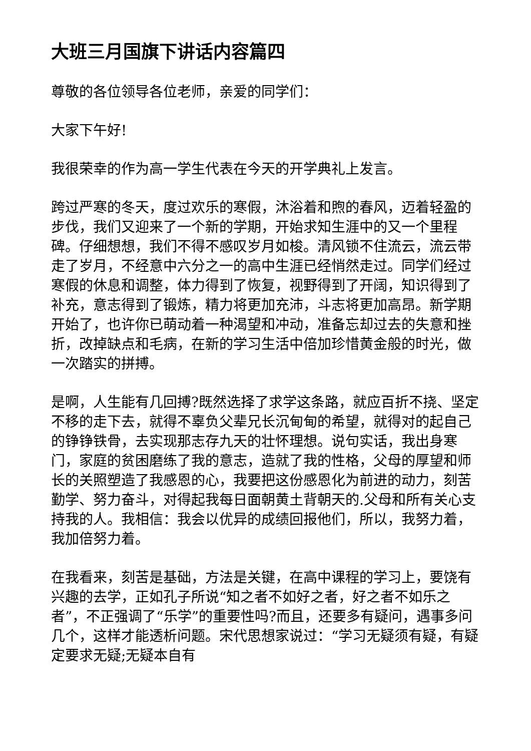大班三月国旗下讲话内容篇四
尊敬的各位领导各位老师，亲爱的同学们：
大家下午好!
我很荣幸的作为高一学生代表在今天的开学典礼上发言。
跨过严寒的冬天，度过欢乐的寒假，沐浴着和煦的春风，迈着轻盈的步伐，我们又迎来了一个新的学期，开始求知生涯中的又一个里程碑。仔细想想，我们不得不感叹岁月如梭。清风锁不住流云，流云带走了岁月，不经意中六分之一的高中生涯已经悄然走过。同学们经过寒假的休息和调整，体力得到了恢复，视野得到了开阔，知识得到了补充，意志得到了锻炼，精力将更加充沛，斗志将更加高昂。新学期开始了，也许你已萌动着一种渴望和冲动，准备忘却过去的失意和挫折，改掉缺点和毛病，在新的学习生活中倍加珍惜黄金般的时光，做一次踏实的拼搏。
是啊，人生能有几回搏?既然选择了求学这条路，就应百折不挠、坚定不移的走下去，就得不辜负父辈兄长沉甸甸的希望，就得对的起自己的铮铮铁骨，去实现那志存九天的壮怀理想。说句实话，我出身寒门，家庭的贫困磨练了我的意志，造就了我的性格，父母的厚望和师长的关照塑造了我感恩的心，我要把这份感恩化为前进的动力，刻苦勤学、努力奋斗，对得起我每日面朝黄土背朝天的.父母和所有关心支持我的人。我相信：我会以优异的成绩回报他们，所以，我努力着，我加倍努力着。
在我看来，刻苦是基础，方法是关键，在高中课程的学习上，要饶有兴趣的去学，正如孔子所说“知之者不如好之者，好之者不如乐之者”，不正强调了“乐学”的重要性吗?而且，还要多有疑问，遇事多问几个，这样才能透析问题。宋代思想家说过：“学习无疑须有疑，有疑定要求无疑;无疑本自有